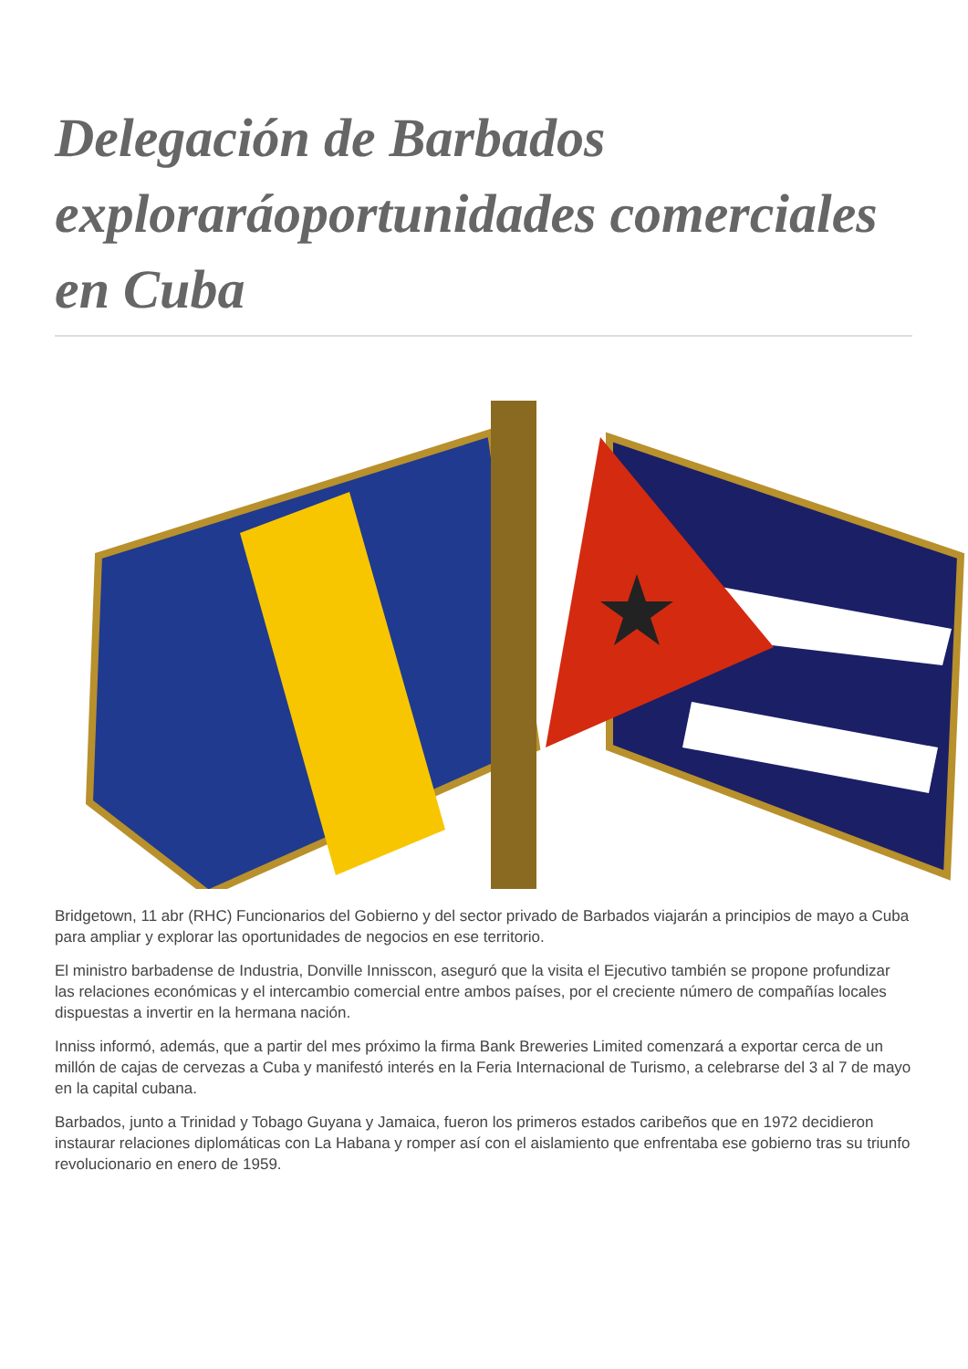Delegación de Barbados exploraráoportunidades comerciales en Cuba
Bridgetown, 11 abr (RHC) Funcionarios del Gobierno y del sector privado de Barbados viajarán a principios de mayo a Cuba para ampliar y explorar las oportunidades de negocios en ese territorio.
El ministro barbadense de Industria, Donville Innisscon, aseguró que la visita el Ejecutivo también se propone profundizar las relaciones económicas y el intercambio comercial entre ambos países, por el creciente número de compañías locales dispuestas a invertir en la hermana nación.
Inniss informó, además, que a partir del mes próximo la firma Bank Breweries Limited comenzará a exportar cerca de un millón de cajas de cervezas a Cuba y manifestó interés en la Feria Internacional de Turismo, a celebrarse del 3 al 7 de mayo en la capital cubana.
Barbados, junto a Trinidad y Tobago Guyana y Jamaica, fueron los primeros estados caribeños que en 1972 decidieron instaurar relaciones diplomáticas con La Habana y romper así con el aislamiento que enfrentaba ese gobierno tras su triunfo revolucionario en enero de 1959.